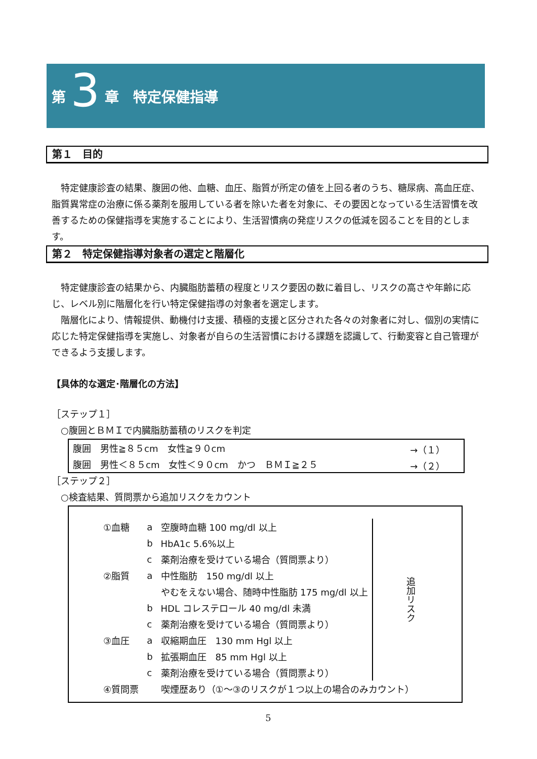第 3 章　特定保健指導
第１　目的
　特定健康診査の結果、腹囲の他、血糖、血圧、脂質が所定の値を上回る者のうち、糖尿病、高血圧症、脂質異常症の治療に係る薬剤を服用している者を除いた者を対象に、その要因となっている生活習慣を改善するための保健指導を実施することにより、生活習慣病の発症リスクの低減を図ることを目的とします。
第２　特定保健指導対象者の選定と階層化
　特定健康診査の結果から、内臓脂肪蓄積の程度とリスク要因の数に着目し、リスクの高さや年齢に応じ、レベル別に階層化を行い特定保健指導の対象者を選定します。
　階層化により、情報提供、動機付け支援、積極的支援と区分された各々の対象者に対し、個別の実情に応じた特定保健指導を実施し、対象者が自らの生活習慣における課題を認識して、行動変容と自己管理ができるよう支援します。
【具体的な選定･階層化の方法】
［ステップ１］
　○腹囲とＢＭＩで内臓脂肪蓄積のリスクを判定
| 腹囲 男性≧８５cm 女性≧９０cm | →（１） |
| 腹囲 男性＜８５cm 女性＜９０cm かつ ＢＭＩ≧２５ | →（２） |
［ステップ２］
　○検査結果、質問票から追加リスクをカウント
| ①血糖 | a | 空腹時血糖 100 mg/dl 以上 | 追加リスク |
| | b | HbA1c 5.6%以上 | |
| | c | 薬剤治療を受けている場合（質問票より） | |
| ②脂質 | a | 中性脂肪 150 mg/dl 以上 | |
| | | やむをえない場合、随時中性脂肪 175 mg/dl 以上 | |
| | b | HDL コレステロール 40 mg/dl 未満 | |
| | c | 薬剤治療を受けている場合（質問票より） | |
| ③血圧 | a | 収縮期血圧 130 mm Hgl 以上 | |
| | b | 拡張期血圧 85 mm Hgl 以上 | |
| | c | 薬剤治療を受けている場合（質問票より） | |
| ④質問票 | | 喫煙歴あり（①～③のリスクが１つ以上の場合のみカウント） | |
5